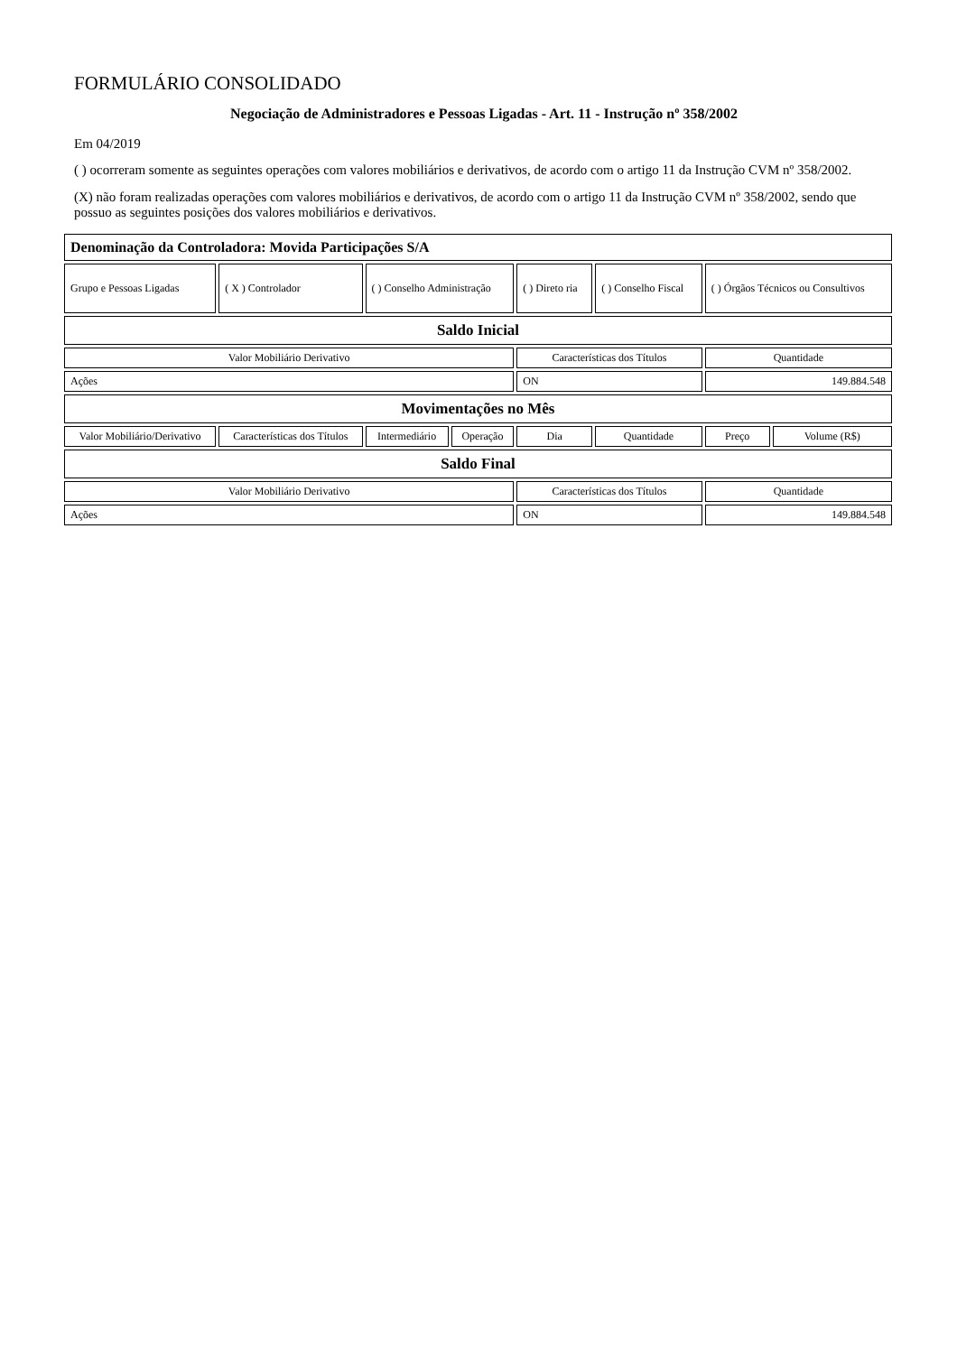FORMULÁRIO CONSOLIDADO
Negociação de Administradores e Pessoas Ligadas - Art. 11 - Instrução nº 358/2002
Em 04/2019
( ) ocorreram somente as seguintes operações com valores mobiliários e derivativos, de acordo com o artigo 11 da Instrução CVM nº 358/2002.
(X) não foram realizadas operações com valores mobiliários e derivativos, de acordo com o artigo 11 da Instrução CVM nº 358/2002, sendo que possuo as seguintes posições dos valores mobiliários e derivativos.
| Denominação da Controladora: Movida Participações S/A | | | | | | | |
| --- | --- | --- | --- | --- | --- | --- | --- |
| Grupo e Pessoas Ligadas | ( X ) Controlador | ( ) Conselho Administração | | ( ) Direto ria | ( ) Conselho Fiscal | ( ) Órgãos Técnicos ou Consultivos | |
| Saldo Inicial | | | | | | | |
| Valor Mobiliário Derivativo | | | | Características dos Títulos | | Quantidade | |
| Ações | | | | ON | | 149.884.548 | |
| Movimentações no Mês | | | | | | | |
| Valor Mobiliário/Derivativo | Características dos Títulos | Intermediário | Operação | Dia | Quantidade | Preço | Volume (R$) |
| Saldo Final | | | | | | | |
| Valor Mobiliário Derivativo | | | | Características dos Títulos | | Quantidade | |
| Ações | | | | ON | | 149.884.548 | |